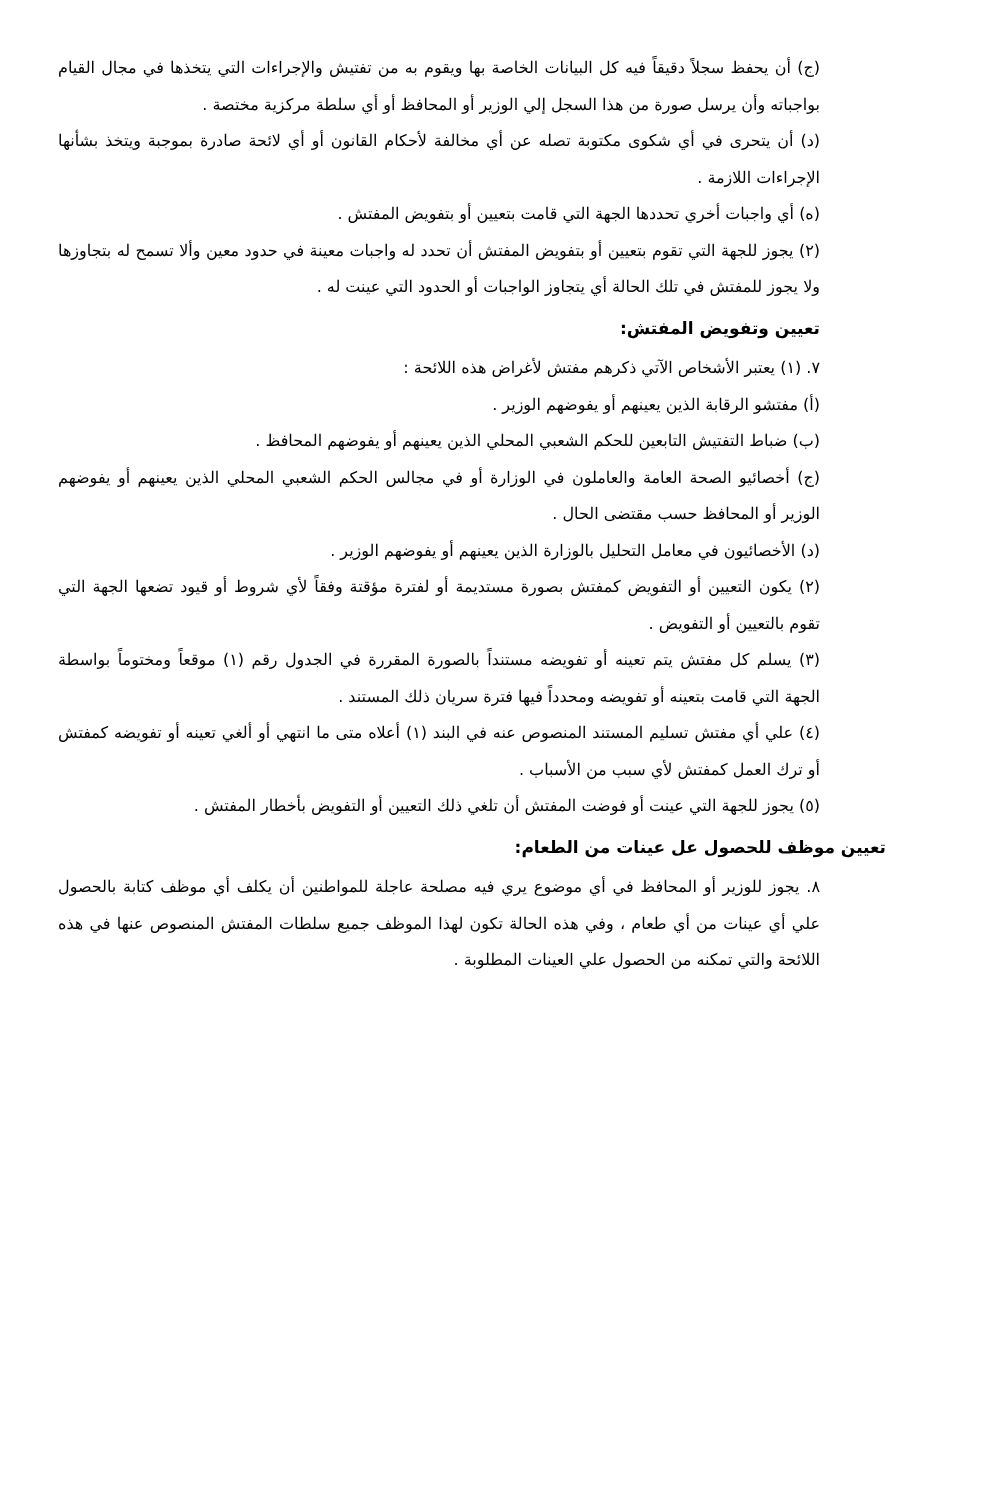(ج) أن يحفظ سجلاً دقيقاً فيه كل البيانات الخاصة بها ويقوم به من تفتيش والإجراءات التي يتخذها في مجال القيام بواجباته وأن يرسل صورة من هذا السجل إلي الوزير أو المحافظ أو أي سلطة مركزية مختصة .
(د) أن يتحرى في أي شكوى مكتوبة تصله عن أي مخالفة لأحكام القانون أو أي لائحة صادرة بموجبة ويتخذ بشأنها الإجراءات اللازمة .
(ه) أي واجبات أخري تحددها الجهة التي قامت بتعيين أو بتفويض المفتش .
(٢) يجوز للجهة التي تقوم بتعيين أو بتفويض المفتش أن تحدد له واجبات معينة في حدود معين وألا تسمح له بتجاوزها ولا يجوز للمفتش في تلك الحالة أي يتجاوز الواجبات أو الحدود التي عينت له .
تعيين وتفويض المفتش:
٧. (١) يعتبر الأشخاص الآتي ذكرهم مفتش لأغراض هذه اللائحة :
(أ) مفتشو الرقابة الذين يعينهم أو يفوضهم الوزير .
(ب) ضباط التفتيش التابعين للحكم الشعبي المحلي الذين يعينهم أو يفوضهم المحافظ .
(ج) أخصائيو الصحة العامة والعاملون في الوزارة أو في مجالس الحكم الشعبي المحلي الذين يعينهم أو يفوضهم الوزير أو المحافظ حسب مقتضى الحال .
(د) الأخصائيون في معامل التحليل بالوزارة الذين يعينهم أو يفوضهم الوزير .
(٢) يكون التعيين أو التفويض كمفتش بصورة مستديمة أو لفترة مؤقتة وفقاً لأي شروط أو قيود تضعها الجهة التي تقوم بالتعيين أو التفويض .
(٣) يسلم كل مفتش يتم تعينه أو تفويضه مستنداً بالصورة المقررة في الجدول رقم (١) موقعاً ومختوماً بواسطة الجهة التي قامت بتعينه أو تفويضه ومحدداً فيها فترة سريان ذلك المستند .
(٤) علي أي مفتش تسليم المستند المنصوص عنه في البند (١) أعلاه متى ما انتهي أو ألغي تعينه أو تفويضه كمفتش أو ترك العمل كمفتش لأي سبب من الأسباب .
(٥) يجوز للجهة التي عينت أو فوضت المفتش أن تلغي ذلك التعيين أو التفويض بأخطار المفتش .
تعيين موظف للحصول عل عينات من الطعام:
٨. يجوز للوزير أو المحافظ في أي موضوع يري فيه مصلحة عاجلة للمواطنين أن يكلف أي موظف كتابة بالحصول علي أي عينات من أي طعام ، وفي هذه الحالة تكون لهذا الموظف جميع سلطات المفتش المنصوص عنها في هذه اللائحة والتي تمكنه من الحصول علي العينات المطلوبة .